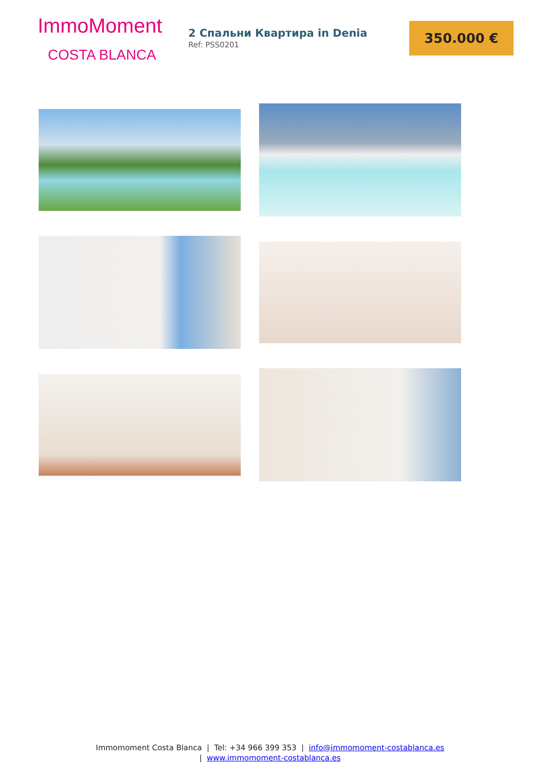ImmoMoment
COSTA BLANCA
2 Спальни Квартира in Denia
Ref: PSS0201
350.000 €
Immomoment Costa Blanca | Tel: +34 966 399 353 | info@immomoment-costablanca.es
| www.immomoment-costablanca.es